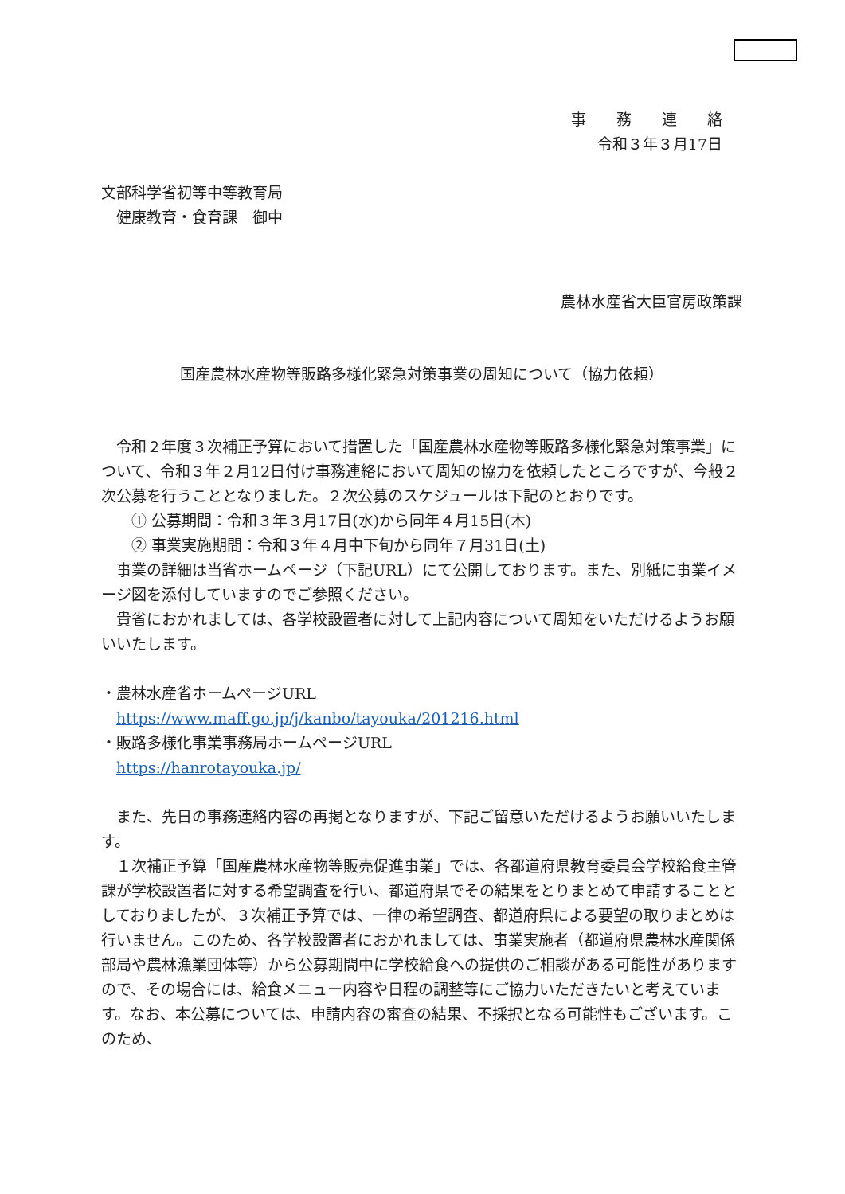事　　務　　連　　絡
令和３年３月17日
文部科学省初等中等教育局
　健康教育・食育課　御中
農林水産省大臣官房政策課
国産農林水産物等販路多様化緊急対策事業の周知について（協力依頼）
　令和２年度３次補正予算において措置した「国産農林水産物等販路多様化緊急対策事業」について、令和３年２月12日付け事務連絡において周知の協力を依頼したところですが、今般２次公募を行うこととなりました。２次公募のスケジュールは下記のとおりです。
　　① 公募期間：令和３年３月17日(水)から同年４月15日(木)
　　② 事業実施期間：令和３年４月中下旬から同年７月31日(土)
　事業の詳細は当省ホームページ（下記URL）にて公開しております。また、別紙に事業イメージ図を添付していますのでご参照ください。
　貴省におかれましては、各学校設置者に対して上記内容について周知をいただけるようお願いいたします。
・農林水産省ホームページURL
　https://www.maff.go.jp/j/kanbo/tayouka/201216.html
・販路多様化事業事務局ホームページURL
　https://hanrotayouka.jp/
　また、先日の事務連絡内容の再掲となりますが、下記ご留意いただけるようお願いいたします。
　１次補正予算「国産農林水産物等販売促進事業」では、各都道府県教育委員会学校給食主管課が学校設置者に対する希望調査を行い、都道府県でその結果をとりまとめて申請することとしておりましたが、３次補正予算では、一律の希望調査、都道府県による要望の取りまとめは行いません。このため、各学校設置者におかれましては、事業実施者（都道府県農林水産関係部局や農林漁業団体等）から公募期間中に学校給食への提供のご相談がある可能性がありますので、その場合には、給食メニュー内容や日程の調整等にご協力いただきたいと考えています。なお、本公募については、申請内容の審査の結果、不採択となる可能性もございます。このため、